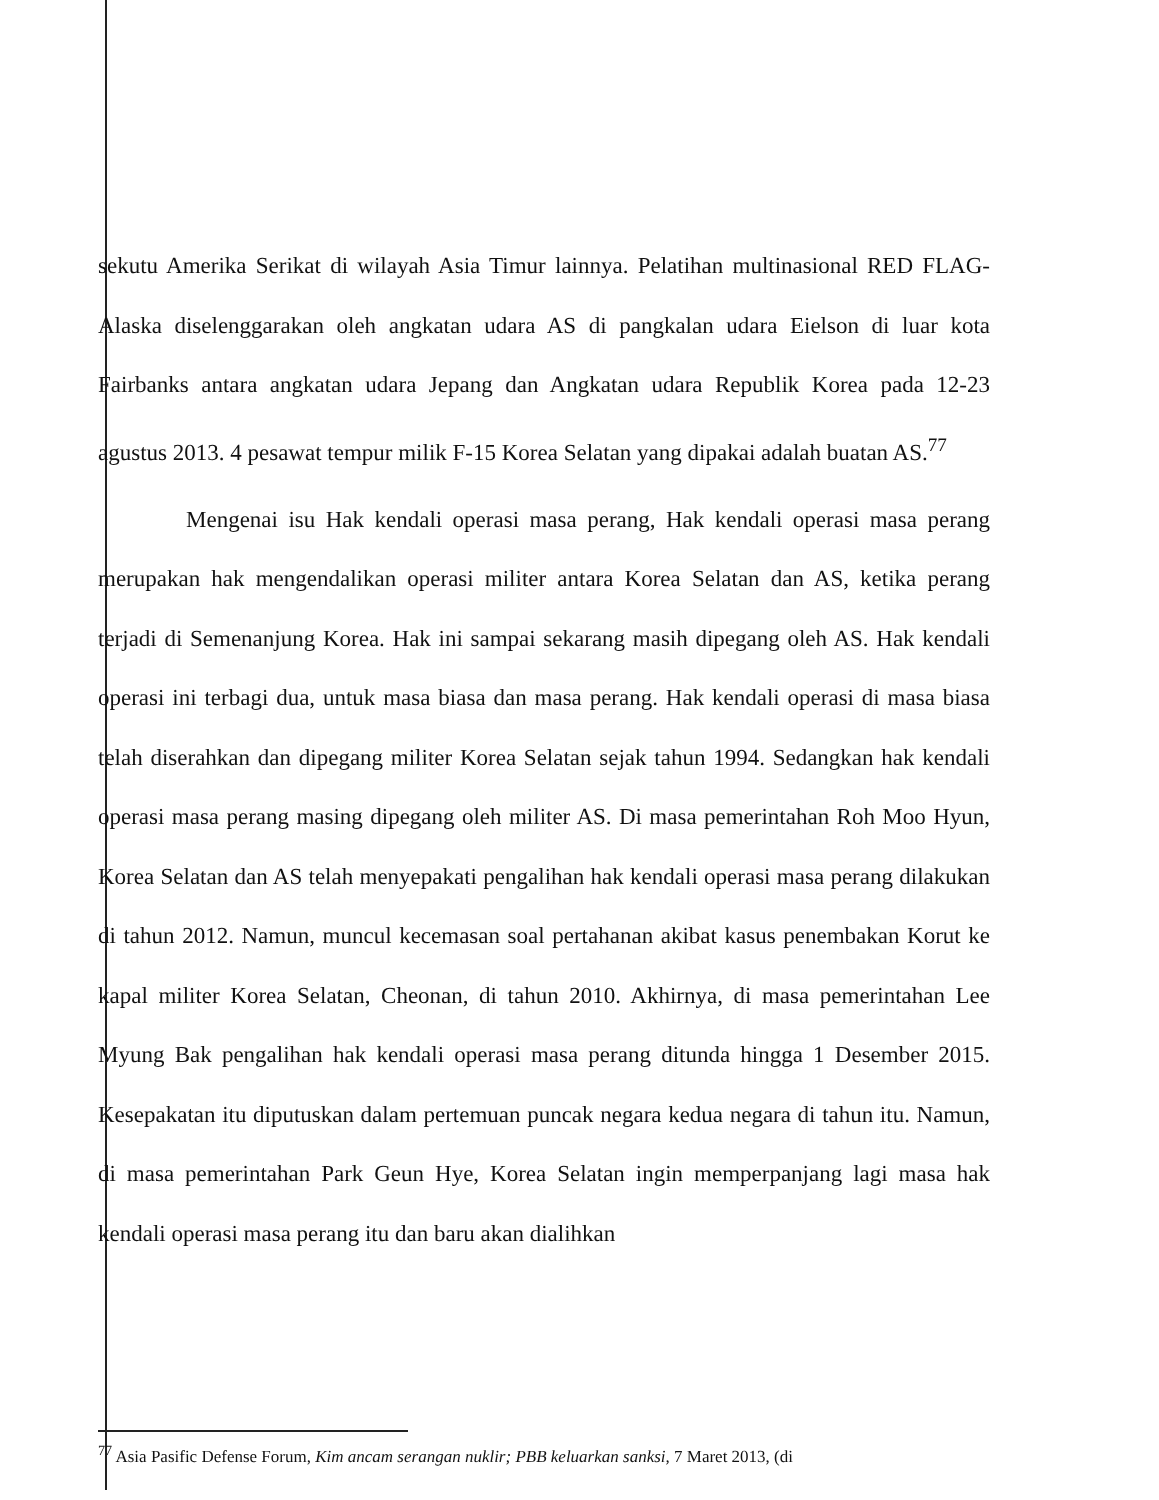sekutu Amerika Serikat di wilayah Asia Timur lainnya. Pelatihan multinasional RED FLAG-Alaska diselenggarakan oleh angkatan udara AS di pangkalan udara Eielson di luar kota Fairbanks antara angkatan udara Jepang dan Angkatan udara Republik Korea pada 12-23 agustus 2013. 4 pesawat tempur milik F-15 Korea Selatan yang dipakai adalah buatan AS.<sup>77</sup>
Mengenai isu Hak kendali operasi masa perang, Hak kendali operasi masa perang merupakan hak mengendalikan operasi militer antara Korea Selatan dan AS, ketika perang terjadi di Semenanjung Korea. Hak ini sampai sekarang masih dipegang oleh AS. Hak kendali operasi ini terbagi dua, untuk masa biasa dan masa perang. Hak kendali operasi di masa biasa telah diserahkan dan dipegang militer Korea Selatan sejak tahun 1994. Sedangkan hak kendali operasi masa perang masing dipegang oleh militer AS. Di masa pemerintahan Roh Moo Hyun, Korea Selatan dan AS telah menyepakati pengalihan hak kendali operasi masa perang dilakukan di tahun 2012. Namun, muncul kecemasan soal pertahanan akibat kasus penembakan Korut ke kapal militer Korea Selatan, Cheonan, di tahun 2010. Akhirnya, di masa pemerintahan Lee Myung Bak pengalihan hak kendali operasi masa perang ditunda hingga 1 Desember 2015. Kesepakatan itu diputuskan dalam pertemuan puncak negara kedua negara di tahun itu. Namun, di masa pemerintahan Park Geun Hye, Korea Selatan ingin memperpanjang lagi masa hak kendali operasi masa perang itu dan baru akan dialihkan
<sup>77</sup> Asia Pasific Defense Forum, Kim ancam serangan nuklir; PBB keluarkan sanksi, 7 Maret 2013, (di